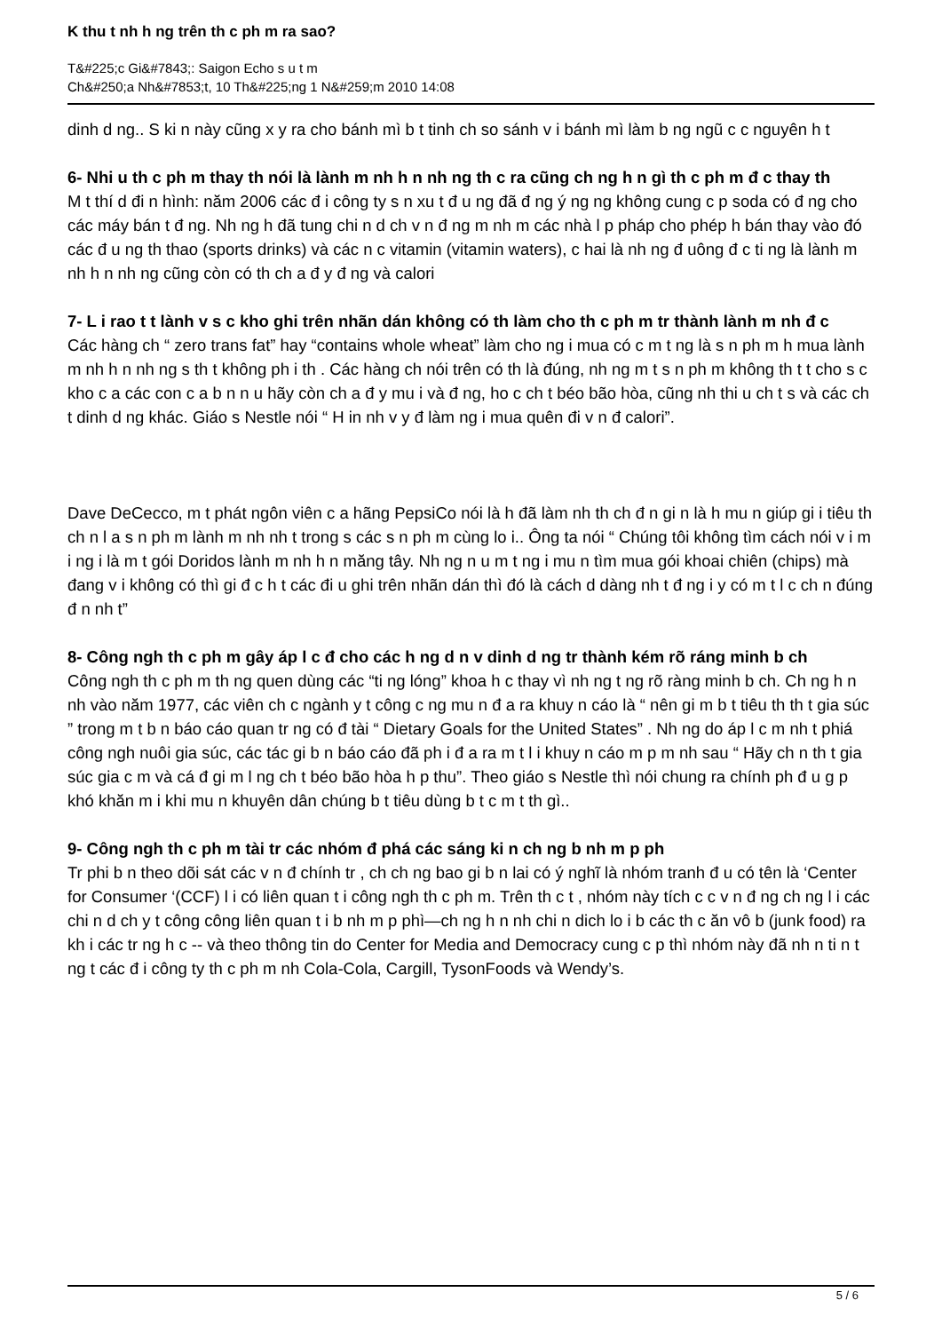K thu t nh h ng trên th c ph m ra sao?
T&#225;c Gi&#7843;: Saigon Echo s u t m
Ch&#250;a Nh&#7853;t, 10 Th&#225;ng 1 N&#259;m 2010 14:08
dinh d ng.. S ki n này cũng x y ra cho bánh mì b t tinh ch so sánh v i bánh mì làm b ng ngũ c c nguyên h t
6- Nhi u th c ph m thay th nói là lành m nh h n nh ng th c ra cũng ch ng h n gì th c ph m đ c thay th
M t thí d đi n hình: năm 2006 các đ i công ty s n xu t đ u ng đã đ ng ý ng ng không cung c p soda có đ ng cho các máy bán t đ ng. Nh ng h đã tung chi n d ch v n đ ng m nh m các nhà l p pháp cho phép h bán thay vào đó các đ u ng th thao (sports drinks) và các n c vitamin (vitamin waters), c hai là nh ng đ uông đ c ti ng là lành m nh h n nh ng cũng còn có th ch a đ y đ ng và calori
7- L i rao t t lành v s c kho ghi trên nhãn dán không có th làm cho th c ph m tr thành lành m nh đ c
Các hàng ch “ zero trans fat” hay “contains whole wheat” làm cho ng i mua có c m t ng là s n ph m h mua lành m nh h n nh ng s th t không ph i th . Các hàng ch nói trên có th là đúng, nh ng m t s n ph m không th t t cho s c kho c a các con c a b n n u hãy còn ch a đ y mu i và đ ng, ho c ch t béo bão hòa, cũng nh thi u ch t s và các ch t dinh d ng khác. Giáo s Nestle nói “ H in nh v y đ làm ng i mua quên đi v n đ calori”.
Dave DeCecco, m t phát ngôn viên c a hãng PepsiCo nói là h đã làm nh th ch đ n gi n là h mu n giúp gi i tiêu th ch n l a s n ph m lành m nh nh t trong s các s n ph m cùng lo i.. Ông ta nói “ Chúng tôi không tìm cách nói v i m i ng i là m t gói Doridos lành m nh h n măng tây. Nh ng n u m t ng i mu n tìm mua gói khoai chiên (chips) mà đang v i không có thì gi đ c h t các đi u ghi trên nhãn dán thì đó là cách d dàng nh t đ ng i y có m t l c ch n đúng đ n nh t”
8- Công ngh th c ph m gây áp l c đ cho các h ng d n v dinh d ng tr thành kém rõ ráng minh b ch
Công ngh th c ph m th ng quen dùng các “ti ng lóng” khoa h c thay vì nh ng t ng rõ ràng minh b ch. Ch ng h n nh vào năm 1977, các viên ch c ngành y t công c ng mu n đ a ra khuy n cáo là “ nên gi m b t tiêu th th t gia súc ” trong m t b n báo cáo quan tr ng có đ tài “ Dietary Goals for the United States” . Nh ng do áp l c m nh t phiá công ngh nuôi gia súc, các tác gi b n báo cáo đã ph i đ a ra m t l i khuy n cáo m p m nh sau “ Hãy ch n th t gia súc gia c m và cá đ gi m l ng ch t béo bão hòa h p thu”. Theo giáo s Nestle thì nói chung ra chính ph đ u g p khó khăn m i khi mu n khuyên dân chúng b t tiêu dùng b t c m t th gì..
9- Công ngh th c ph m tài tr các nhóm đ phá các sáng ki n ch ng b nh m p ph
Tr phi b n theo dõi sát các v n đ chính tr , ch ch ng bao gi b n lai có ý nghĩ là nhóm tranh đ u có tên là ‘Center for Consumer ‘(CCF) l i có liên quan t i công ngh th c ph m. Trên th c t , nhóm này tích c c v n đ ng ch ng l i các chi n d ch y t công công liên quan t i b nh m p phì—ch ng h n nh chi n dich lo i b các th c ăn vô b (junk food) ra kh i các tr ng h c -- và theo thông tin do Center for Media and Democracy cung c p thì nhóm này đã nh n ti n t ng t các đ i công ty th c ph m nh Cola-Cola, Cargill, TysonFoods và Wendy’s.
5 / 6